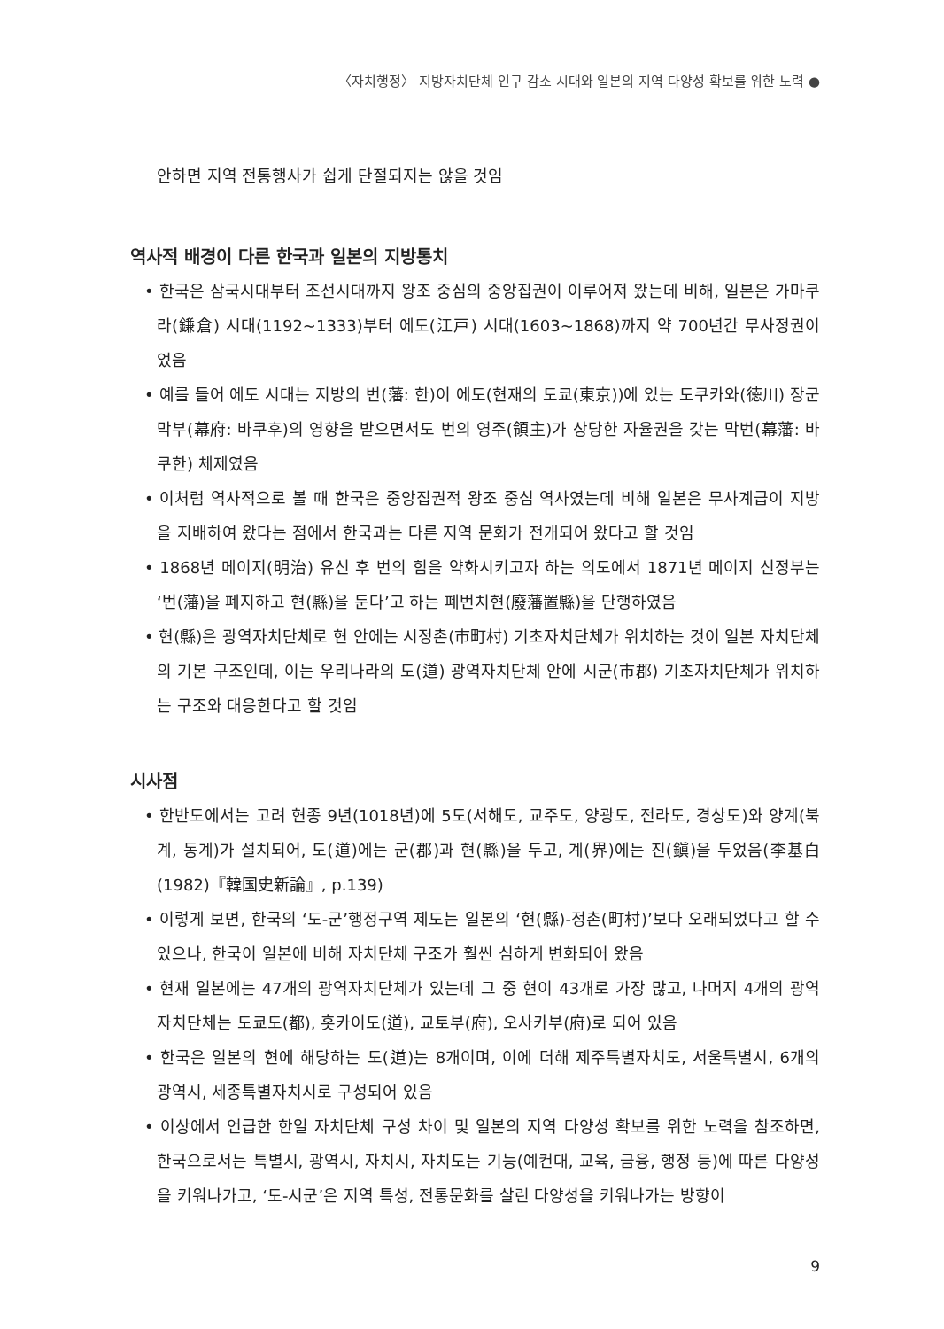〈자치행정〉 지방자치단체 인구 감소 시대와 일본의 지역 다양성 확보를 위한 노력 ●
안하면 지역 전통행사가 쉽게 단절되지는 않을 것임
역사적 배경이 다른 한국과 일본의 지방통치
• 한국은 삼국시대부터 조선시대까지 왕조 중심의 중앙집권이 이루어져 왔는데 비해, 일본은 가마쿠라(鎌倉) 시대(1192~1333)부터 에도(江戸) 시대(1603~1868)까지 약 700년간 무사정권이었음
• 예를 들어 에도 시대는 지방의 번(藩: 한)이 에도(현재의 도쿄(東京))에 있는 도쿠카와(徳川) 장군 막부(幕府: 바쿠후)의 영향을 받으면서도 번의 영주(領主)가 상당한 자율권을 갖는 막번(幕藩: 바쿠한) 체제였음
• 이처럼 역사적으로 볼 때 한국은 중앙집권적 왕조 중심 역사였는데 비해 일본은 무사계급이 지방을 지배하여 왔다는 점에서 한국과는 다른 지역 문화가 전개되어 왔다고 할 것임
• 1868년 메이지(明治) 유신 후 번의 힘을 약화시키고자 하는 의도에서 1871년 메이지 신정부는 ‘번(藩)을 폐지하고 현(縣)을 둔다’고 하는 폐번치현(廢藩置縣)을 단행하였음
• 현(縣)은 광역자치단체로 현 안에는 시정촌(市町村) 기초자치단체가 위치하는 것이 일본 자치단체의 기본 구조인데, 이는 우리나라의 도(道) 광역자치단체 안에 시군(市郡) 기초자치단체가 위치하는 구조와 대응한다고 할 것임
시사점
• 한반도에서는 고려 현종 9년(1018년)에 5도(서해도, 교주도, 양광도, 전라도, 경상도)와 양계(북계, 동계)가 설치되어, 도(道)에는 군(郡)과 현(縣)을 두고, 계(界)에는 진(鎭)을 두었음(李基白(1982)『韓国史新論』, p.139)
• 이렇게 보면, 한국의 ‘도-군’행정구역 제도는 일본의 ‘현(縣)-정촌(町村)’보다 오래되었다고 할 수 있으나, 한국이 일본에 비해 자치단체 구조가 훨씬 심하게 변화되어 왔음
• 현재 일본에는 47개의 광역자치단체가 있는데 그 중 현이 43개로 가장 많고, 나머지 4개의 광역자치단체는 도쿄도(都), 홋카이도(道), 교토부(府), 오사카부(府)로 되어 있음
• 한국은 일본의 현에 해당하는 도(道)는 8개이며, 이에 더해 제주특별자치도, 서울특별시, 6개의 광역시, 세종특별자치시로 구성되어 있음
• 이상에서 언급한 한일 자치단체 구성 차이 및 일본의 지역 다양성 확보를 위한 노력을 참조하면, 한국으로서는 특별시, 광역시, 자치시, 자치도는 기능(예컨대, 교육, 금융, 행정 등)에 따른 다양성을 키워나가고, ‘도-시군’은 지역 특성, 전통문화를 살린 다양성을 키워나가는 방향이
9